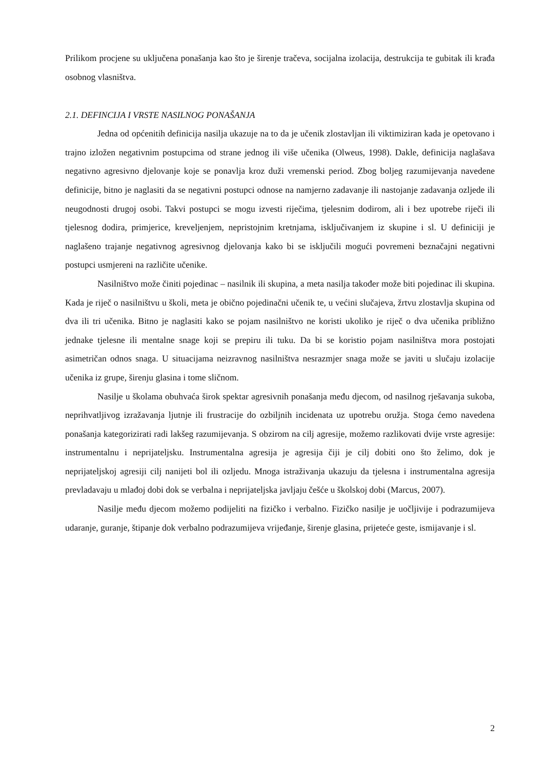Prilikom procjene su uključena ponašanja kao što je širenje tračeva, socijalna izolacija, destrukcija te gubitak ili krađa osobnog vlasništva.
2.1. DEFINCIJA I VRSTE NASILNOG PONAŠANJA
Jedna od općenitih definicija nasilja ukazuje na to da je učenik zlostavljan ili viktimiziran kada je opetovano i trajno izložen negativnim postupcima od strane jednog ili više učenika (Olweus, 1998). Dakle, definicija naglašava negativno agresivno djelovanje koje se ponavlja kroz duži vremenski period. Zbog boljeg razumijevanja navedene definicije, bitno je naglasiti da se negativni postupci odnose na namjerno zadavanje ili nastojanje zadavanja ozljede ili neugodnosti drugoj osobi. Takvi postupci se mogu izvesti riječima, tjelesnim dodirom, ali i bez upotrebe riječi ili tjelesnog dodira, primjerice, kreveljenjem, nepristojnim kretnjama, isključivanjem iz skupine i sl. U definiciji je naglašeno trajanje negativnog agresivnog djelovanja kako bi se isključili mogući povremeni beznačajni negativni postupci usmjereni na različite učenike.
Nasilništvo može činiti pojedinac – nasilnik ili skupina, a meta nasilja također može biti pojedinac ili skupina. Kada je riječ o nasilništvu u školi, meta je obično pojedinačni učenik te, u većini slučajeva, žrtvu zlostavlja skupina od dva ili tri učenika. Bitno je naglasiti kako se pojam nasilništvo ne koristi ukoliko je riječ o dva učenika približno jednake tjelesne ili mentalne snage koji se prepiru ili tuku. Da bi se koristio pojam nasilništva mora postojati asimetričan odnos snaga. U situacijama neizravnog nasilništva nesrazmjer snaga može se javiti u slučaju izolacije učenika iz grupe, širenju glasina i tome sličnom.
Nasilje u školama obuhvaća širok spektar agresivnih ponašanja među djecom, od nasilnog rješavanja sukoba, neprihvatljivog izražavanja ljutnje ili frustracije do ozbiljnih incidenata uz upotrebu oružja. Stoga ćemo navedena ponašanja kategorizirati radi lakšeg razumijevanja. S obzirom na cilj agresije, možemo razlikovati dvije vrste agresije: instrumentalnu i neprijateljsku. Instrumentalna agresija je agresija čiji je cilj dobiti ono što želimo, dok je neprijateljskoj agresiji cilj nanijeti bol ili ozljedu. Mnoga istraživanja ukazuju da tjelesna i instrumentalna agresija prevladavaju u mlađoj dobi dok se verbalna i neprijateljska javljaju češće u školskoj dobi (Marcus, 2007).
Nasilje među djecom možemo podijeliti na fizičko i verbalno. Fizičko nasilje je uočljivije i podrazumijeva udaranje, guranje, štipanje dok verbalno podrazumijeva vrijeđanje, širenje glasina, prijeteće geste, ismijavanje i sl.
2